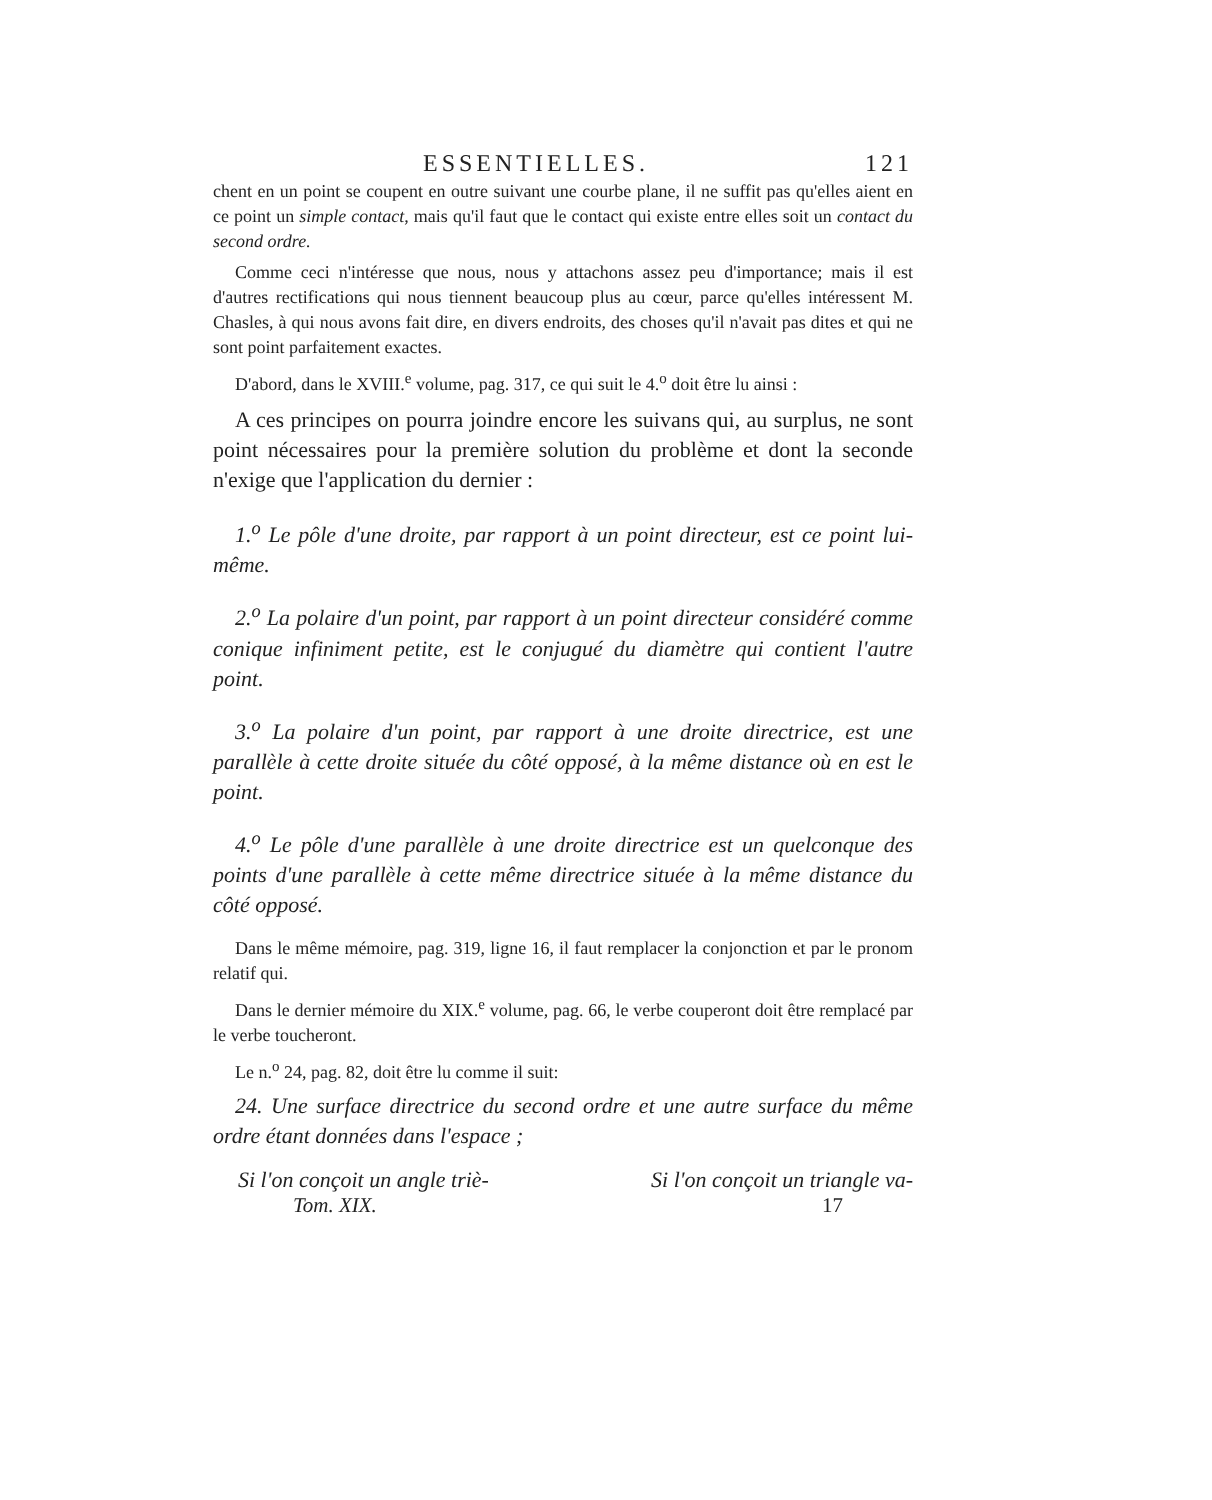ESSENTIELLES. 121
chent en un point se coupent en outre suivant une courbe plane, il ne suffit pas qu'elles aient en ce point un simple contact, mais qu'il faut que le contact qui existe entre elles soit un contact du second ordre.
Comme ceci n'intéresse que nous, nous y attachons assez peu d'importance; mais il est d'autres rectifications qui nous tiennent beaucoup plus au cœur, parce qu'elles intéressent M. Chasles, à qui nous avons fait dire, en divers endroits, des choses qu'il n'avait pas dites et qui ne sont point parfaitement exactes.
D'abord, dans le XVIII.<sup>e</sup> volume, pag. 317, ce qui suit le 4.<sup>o</sup> doit être lu ainsi :
A ces principes on pourra joindre encore les suivans qui, au surplus, ne sont point nécessaires pour la première solution du problème et dont la seconde n'exige que l'application du dernier :
1.<sup>o</sup> Le pôle d'une droite, par rapport à un point directeur, est ce point lui-même.
2.<sup>o</sup> La polaire d'un point, par rapport à un point directeur considéré comme conique infiniment petite, est le conjugué du diamètre qui contient l'autre point.
3.<sup>o</sup> La polaire d'un point, par rapport à une droite directrice, est une parallèle à cette droite située du côté opposé, à la même distance où en est le point.
4.<sup>o</sup> Le pôle d'une parallèle à une droite directrice est un quelconque des points d'une parallèle à cette même directrice située à la même distance du côté opposé.
Dans le même mémoire, pag. 319, ligne 16, il faut remplacer la conjonction et par le pronom relatif qui.
Dans le dernier mémoire du XIX.<sup>e</sup> volume, pag. 66, le verbe couperont doit être remplacé par le verbe toucheront.
Le n.<sup>o</sup> 24, pag. 82, doit être lu comme il suit:
24. Une surface directrice du second ordre et une autre surface du même ordre étant données dans l'espace ;
Si l'on conçoit un angle triè- Si l'on conçoit un triangle va-
Tom. XIX. 17